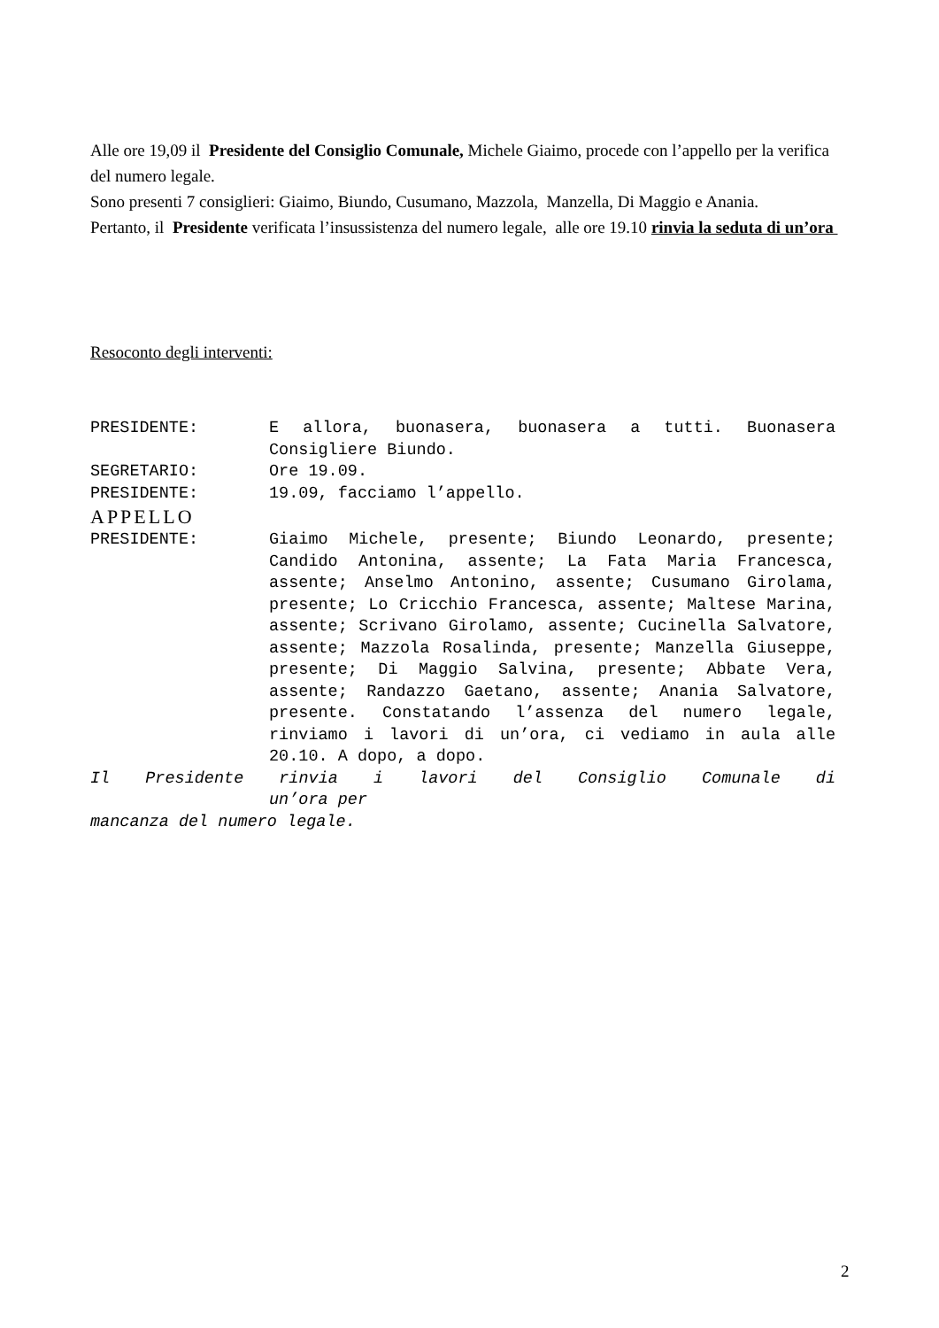Alle ore 19,09 il Presidente del Consiglio Comunale, Michele Giaimo, procede con l’appello per la verifica del numero legale.
Sono presenti 7 consiglieri: Giaimo, Biundo, Cusumano, Mazzola, Manzella, Di Maggio e Anania.
Pertanto, il Presidente verificata l’insussistenza del numero legale, alle ore 19.10 rinvia la seduta di un’ora
Resoconto degli interventi:
PRESIDENTE: E allora, buonasera, buonasera a tutti. Buonasera Consigliere Biundo.
SEGRETARIO: Ore 19.09.
PRESIDENTE: 19.09, facciamo l’appello.
APPELLO
PRESIDENTE: Giaimo Michele, presente; Biundo Leonardo, presente; Candido Antonina, assente; La Fata Maria Francesca, assente; Anselmo Antonino, assente; Cusumano Girolama, presente; Lo Cricchio Francesca, assente; Maltese Marina, assente; Scrivano Girolamo, assente; Cucinella Salvatore, assente; Mazzola Rosalinda, presente; Manzella Giuseppe, presente; Di Maggio Salvina, presente; Abbate Vera, assente; Randazzo Gaetano, assente; Anania Salvatore, presente. Constatando l’assenza del numero legale, rinviamo i lavori di un’ora, ci vediamo in aula alle 20.10. A dopo, a dopo.
Il Presidente rinvia i lavori del Consiglio Comunale di
un’ora per
mancanza del numero legale.
2